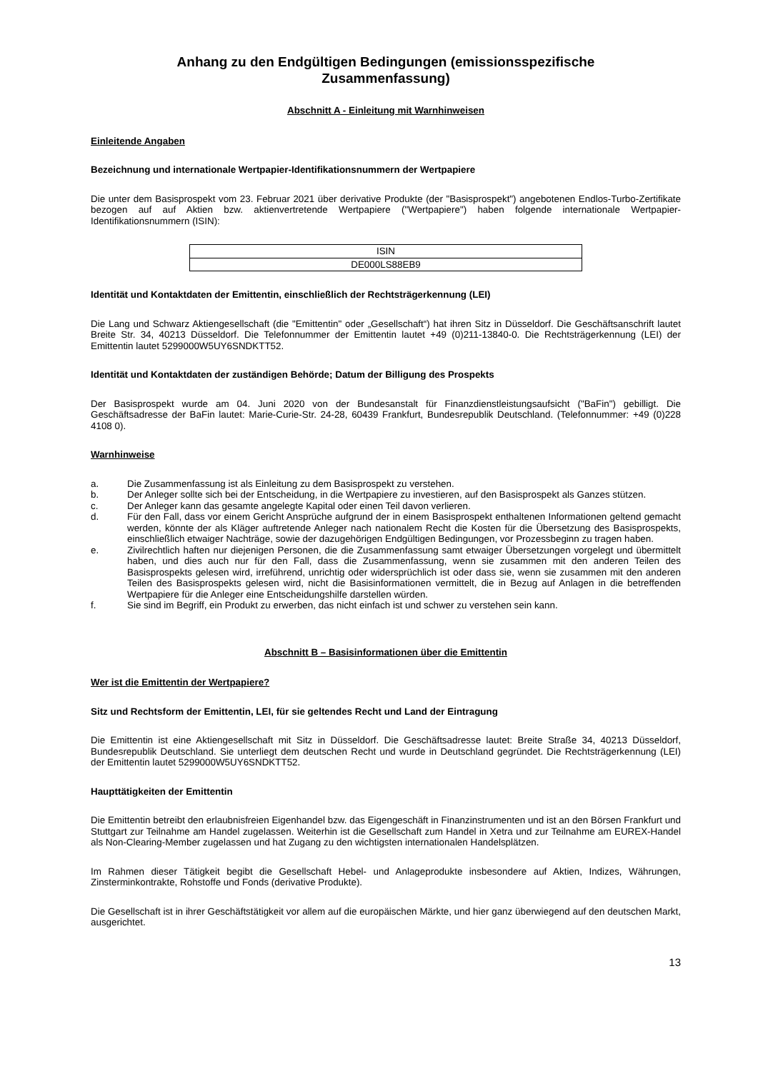Anhang zu den Endgültigen Bedingungen (emissionsspezifische Zusammenfassung)
Abschnitt A - Einleitung mit Warnhinweisen
Einleitende Angaben
Bezeichnung und internationale Wertpapier-Identifikationsnummern der Wertpapiere
Die unter dem Basisprospekt vom 23. Februar 2021 über derivative Produkte (der "Basisprospekt") angebotenen Endlos-Turbo-Zertifikate bezogen auf auf Aktien bzw. aktienvertretende Wertpapiere ("Wertpapiere") haben folgende internationale Wertpapier-Identifikationsnummern (ISIN):
| ISIN |
| --- |
| DE000LS88EB9 |
Identität und Kontaktdaten der Emittentin, einschließlich der Rechtsträgerkennung (LEI)
Die Lang und Schwarz Aktiengesellschaft (die "Emittentin" oder „Gesellschaft“) hat ihren Sitz in Düsseldorf. Die Geschäftsanschrift lautet Breite Str. 34, 40213 Düsseldorf. Die Telefonnummer der Emittentin lautet +49 (0)211-13840-0. Die Rechtsträgerkennung (LEI) der Emittentin lautet 5299000W5UY6SNDKTT52.
Identität und Kontaktdaten der zuständigen Behörde; Datum der Billigung des Prospekts
Der Basisprospekt wurde am 04. Juni 2020 von der Bundesanstalt für Finanzdienstleistungsaufsicht ("BaFin") gebilligt. Die Geschäftsadresse der BaFin lautet: Marie-Curie-Str. 24-28, 60439 Frankfurt, Bundesrepublik Deutschland. (Telefonnummer: +49 (0)228 4108 0).
Warnhinweise
a. Die Zusammenfassung ist als Einleitung zu dem Basisprospekt zu verstehen.
b. Der Anleger sollte sich bei der Entscheidung, in die Wertpapiere zu investieren, auf den Basisprospekt als Ganzes stützen.
c. Der Anleger kann das gesamte angelegte Kapital oder einen Teil davon verlieren.
d. Für den Fall, dass vor einem Gericht Ansprüche aufgrund der in einem Basisprospekt enthaltenen Informationen geltend gemacht werden, könnte der als Kläger auftretende Anleger nach nationalem Recht die Kosten für die Übersetzung des Basisprospekts, einschließlich etwaiger Nachträge, sowie der dazugehörigen Endgültigen Bedingungen, vor Prozessbeginn zu tragen haben.
e. Zivilrechtlich haften nur diejenigen Personen, die die Zusammenfassung samt etwaiger Übersetzungen vorgelegt und übermittelt haben, und dies auch nur für den Fall, dass die Zusammenfassung, wenn sie zusammen mit den anderen Teilen des Basisprospekts gelesen wird, irreführend, unrichtig oder widersprüchlich ist oder dass sie, wenn sie zusammen mit den anderen Teilen des Basisprospekts gelesen wird, nicht die Basisinformationen vermittelt, die in Bezug auf Anlagen in die betreffenden Wertpapiere für die Anleger eine Entscheidungshilfe darstellen würden.
f. Sie sind im Begriff, ein Produkt zu erwerben, das nicht einfach ist und schwer zu verstehen sein kann.
Abschnitt B – Basisinformationen über die Emittentin
Wer ist die Emittentin der Wertpapiere?
Sitz und Rechtsform der Emittentin, LEI, für sie geltendes Recht und Land der Eintragung
Die Emittentin ist eine Aktiengesellschaft mit Sitz in Düsseldorf. Die Geschäftsadresse lautet: Breite Straße 34, 40213 Düsseldorf, Bundesrepublik Deutschland. Sie unterliegt dem deutschen Recht und wurde in Deutschland gegründet. Die Rechtsträgerkennung (LEI) der Emittentin lautet 5299000W5UY6SNDKTT52.
Haupttätigkeiten der Emittentin
Die Emittentin betreibt den erlaubnisfreien Eigenhandel bzw. das Eigengeschäft in Finanzinstrumenten und ist an den Börsen Frankfurt und Stuttgart zur Teilnahme am Handel zugelassen. Weiterhin ist die Gesellschaft zum Handel in Xetra und zur Teilnahme am EUREX-Handel als Non-Clearing-Member zugelassen und hat Zugang zu den wichtigsten internationalen Handelsplätzen.
Im Rahmen dieser Tätigkeit begibt die Gesellschaft Hebel- und Anlageprodukte insbesondere auf Aktien, Indizes, Währungen, Zinsterminkontrakte, Rohstoffe und Fonds (derivative Produkte).
Die Gesellschaft ist in ihrer Geschäftstätigkeit vor allem auf die europäischen Märkte, und hier ganz überwiegend auf den deutschen Markt, ausgerichtet.
13